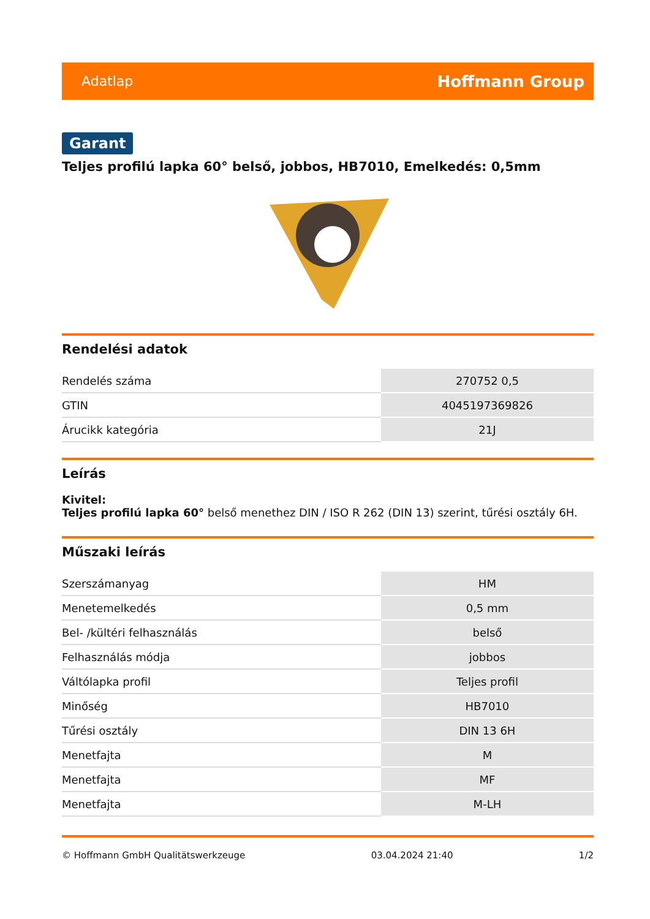Adatlap Hoffmann Group
Garant
Teljes profilú lapka 60° belső, jobbos, HB7010, Emelkedés: 0,5mm
Rendelési adatok
| Rendelés száma | 270752 0,5 |
| GTIN | 4045197369826 |
| Árucikk kategória | 21J |
Leírás
Kivitel:
Teljes profilú lapka 60° belső menethez DIN / ISO R 262 (DIN 13) szerint, tűrési osztály 6H.
Műszaki leírás
| Szerszámanyag | HM |
| Menetemelkedés | 0,5 mm |
| Bel- /kültéri felhasználás | belső |
| Felhasználás módja | jobbos |
| Váltólapka profil | Teljes profil |
| Minőség | HB7010 |
| Tűrési osztály | DIN 13 6H |
| Menetfajta | M |
| Menetfajta | MF |
| Menetfajta | M-LH |
© Hoffmann GmbH Qualitätswerkzeuge 03.04.2024 21:40 1/2